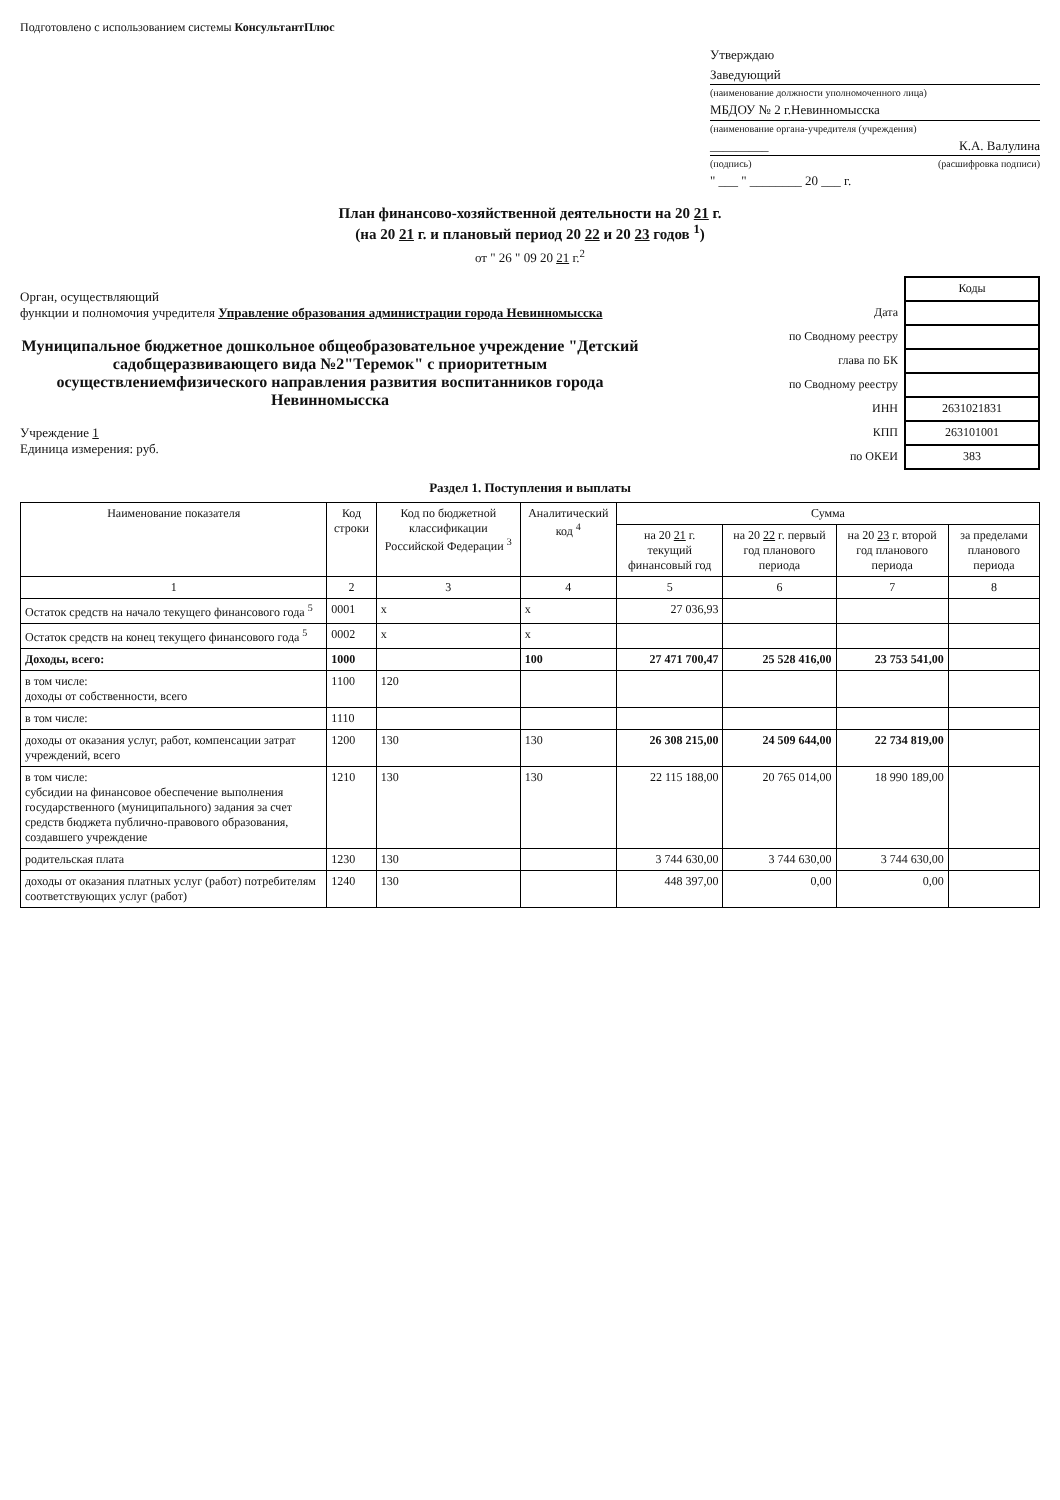Подготовлено с использованием системы КонсультантПлюс
Утверждаю
Заведующий
(наименование должности уполномоченного лица)
МБДОУ № 2 г.Невинномысска
(наименование органа-учредителя (учреждения)
_________ К.А. Валулина
(подпись) (расшифровка подписи)
" ___ " ________ 20 ___ г.
План финансово-хозяйственной деятельности на 20 21 г.
(на 20 21 г. и плановый период 20 22 и 20 23 годов <sup>1</sup>)
от " 26 " 09 20 21 г.<sup>2</sup>
Орган, осуществляющий
функции и полномочия учредителя Управление образования администрации города Невинномысска
Муниципальное бюджетное дошкольное общеобразовательное учреждение "Детский садобщеразвивающего вида №2"Теремок" с приоритетным осуществлениемфизического направления развития воспитанников города Невинномысска
Учреждение 1
Единица измерения: руб.
| | Коды |
| Дата | |
| по Сводному реестру | |
| глава по БК | |
| по Сводному реестру | |
| ИНН | 2631021831 |
| КПП | 263101001 |
| по ОКЕИ | 383 |
Раздел 1. Поступления и выплаты
| Наименование показателя | Код строки | Код по бюджетной классификации Российской Федерации <sup>3</sup> | Аналитический код <sup>4</sup> | Сумма | | | |
| --- | --- | --- | --- | --- | --- | --- | --- |
| | | | | на 20 21 г. текущий финансовый год | на 20 22 г. первый год планового периода | на 20 23 г. второй год планового периода | за пределами планового периода |
| 1 | 2 | 3 | 4 | 5 | 6 | 7 | 8 |
| Остаток средств на начало текущего финансового года <sup>5</sup> | 0001 | x | x | 27 036,93 | | | |
| Остаток средств на конец текущего финансового года <sup>5</sup> | 0002 | x | x | | | | |
| Доходы, всего: | 1000 | | 100 | 27 471 700,47 | 25 528 416,00 | 23 753 541,00 | |
| в том числе: доходы от собственности, всего | 1100 | 120 | | | | | |
| в том числе: | 1110 | | | | | | |
| доходы от оказания услуг, работ, компенсации затрат учреждений, всего | 1200 | 130 | 130 | 26 308 215,00 | 24 509 644,00 | 22 734 819,00 | |
| в том числе: субсидии на финансовое обеспечение выполнения государственного (муниципального) задания за счет средств бюджета публично-правового образования, создавшего учреждение | 1210 | 130 | 130 | 22 115 188,00 | 20 765 014,00 | 18 990 189,00 | |
| родительская плата | 1230 | 130 | | 3 744 630,00 | 3 744 630,00 | 3 744 630,00 | |
| доходы от оказания платных услуг (работ) потребителям соответствующих услуг (работ) | 1240 | 130 | | 448 397,00 | 0,00 | 0,00 | |